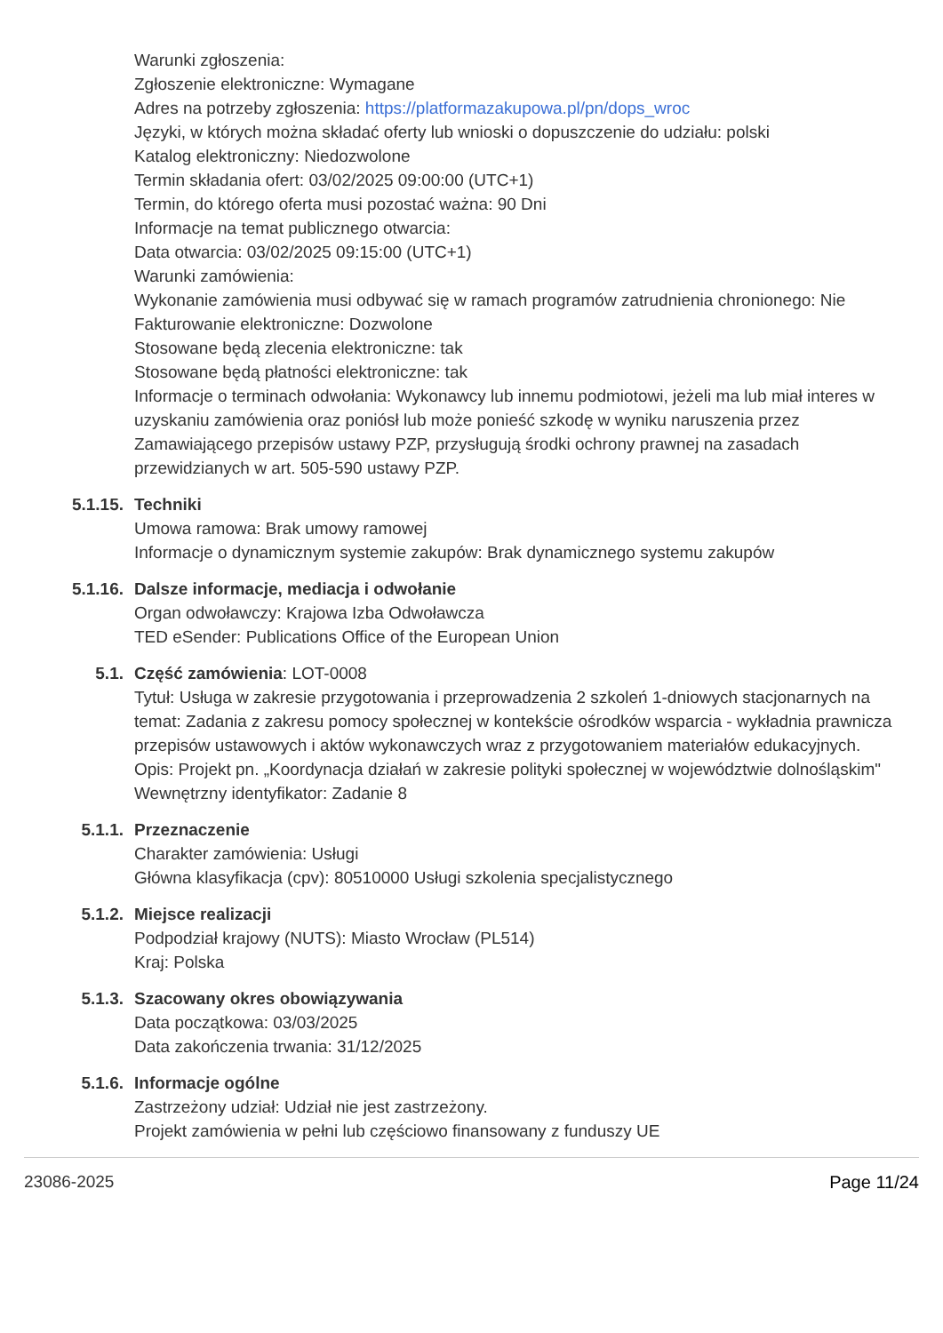Warunki zgłoszenia:
Zgłoszenie elektroniczne: Wymagane
Adres na potrzeby zgłoszenia: https://platformazakupowa.pl/pn/dops_wroc
Języki, w których można składać oferty lub wnioski o dopuszczenie do udziału: polski
Katalog elektroniczny: Niedozwolone
Termin składania ofert: 03/02/2025 09:00:00 (UTC+1)
Termin, do którego oferta musi pozostać ważna: 90 Dni
Informacje na temat publicznego otwarcia:
Data otwarcia: 03/02/2025 09:15:00 (UTC+1)
Warunki zamówienia:
Wykonanie zamówienia musi odbywać się w ramach programów zatrudnienia chronionego: Nie
Fakturowanie elektroniczne: Dozwolone
Stosowane będą zlecenia elektroniczne: tak
Stosowane będą płatności elektroniczne: tak
Informacje o terminach odwołania: Wykonawcy lub innemu podmiotowi, jeżeli ma lub miał interes w uzyskaniu zamówienia oraz poniósł lub może ponieść szkodę w wyniku naruszenia przez Zamawiającego przepisów ustawy PZP, przysługują środki ochrony prawnej na zasadach przewidzianych w art. 505-590 ustawy PZP.
5.1.15. Techniki
Umowa ramowa: Brak umowy ramowej
Informacje o dynamicznym systemie zakupów: Brak dynamicznego systemu zakupów
5.1.16. Dalsze informacje, mediacja i odwołanie
Organ odwoławczy: Krajowa Izba Odwoławcza
TED eSender: Publications Office of the European Union
5.1. Część zamówienia: LOT-0008
Tytuł: Usługa w zakresie przygotowania i przeprowadzenia 2 szkoleń 1-dniowych stacjonarnych na temat: Zadania z zakresu pomocy społecznej w kontekście ośrodków wsparcia - wykładnia prawnicza przepisów ustawowych i aktów wykonawczych wraz z przygotowaniem materiałów edukacyjnych.
Opis: Projekt pn. „Koordynacja działań w zakresie polityki społecznej w województwie dolnośląskim"
Wewnętrzny identyfikator: Zadanie 8
5.1.1. Przeznaczenie
Charakter zamówienia: Usługi
Główna klasyfikacja (cpv): 80510000 Usługi szkolenia specjalistycznego
5.1.2. Miejsce realizacji
Podpodział krajowy (NUTS): Miasto Wrocław (PL514)
Kraj: Polska
5.1.3. Szacowany okres obowiązywania
Data początkowa: 03/03/2025
Data zakończenia trwania: 31/12/2025
5.1.6. Informacje ogólne
Zastrzeżony udział: Udział nie jest zastrzeżony.
Projekt zamówienia w pełni lub częściowo finansowany z funduszy UE
23086-2025 Page 11/24